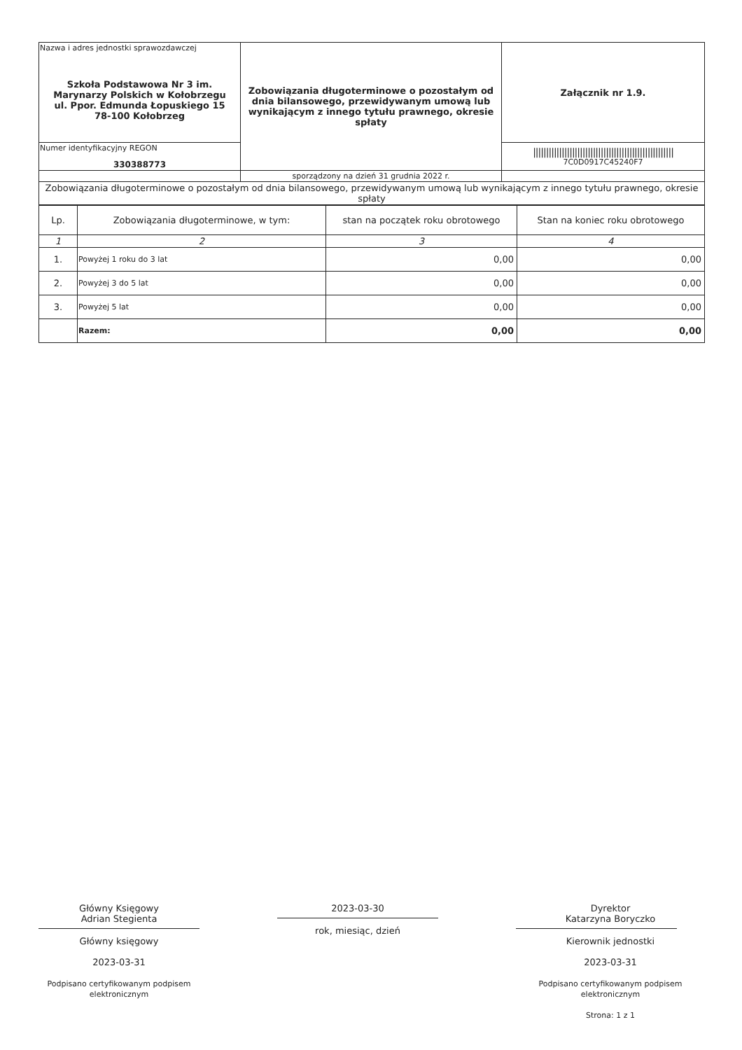| Nazwa i adres jednostki sprawozdawczej Szkoła Podstawowa Nr 3 im. Marynarzy Polskich w Kołobrzegu ul. Ppor. Edmunda Łopuskiego 15 78-100 Kołobrzeg | Zobowiązania długoterminowe o pozostałym od dnia bilansowego, przewidywanym umową lub wynikającym z innego tytułu prawnego, okresie spłaty | Załącznik nr 1.9. |
| Numer identyfikacyjny REGON 330388773 | | ////////////////////////////////////////////////////// 7C0D0917C45240F7 |
| | sporządzony na dzień 31 grudnia 2022 r. | |
| Zobowiązania długoterminowe o pozostałym od dnia bilansowego, przewidywanym umową lub wynikającym z innego tytułu prawnego, okresie spłaty | | |
| Lp. | Zobowiązania długoterminowe, w tym: | stan na początek roku obrotowego | Stan na koniec roku obrotowego |
| --- | --- | --- | --- |
| 1 | 2 | 3 | 4 |
| 1. | Powyżej 1 roku do 3 lat | 0,00 | 0,00 |
| 2. | Powyżej 3 do 5 lat | 0,00 | 0,00 |
| 3. | Powyżej 5 lat | 0,00 | 0,00 |
| | Razem: | 0,00 | 0,00 |
Główny Księgowy
Adrian Stegienta
Główny księgowy
2023-03-31
Podpisano certyfikowanym podpisem elektronicznym
2023-03-30
rok, miesiąc, dzień
Dyrektor
Katarzyna Boryczko
Kierownik jednostki
2023-03-31
Podpisano certyfikowanym podpisem elektronicznym
Strona: 1 z 1